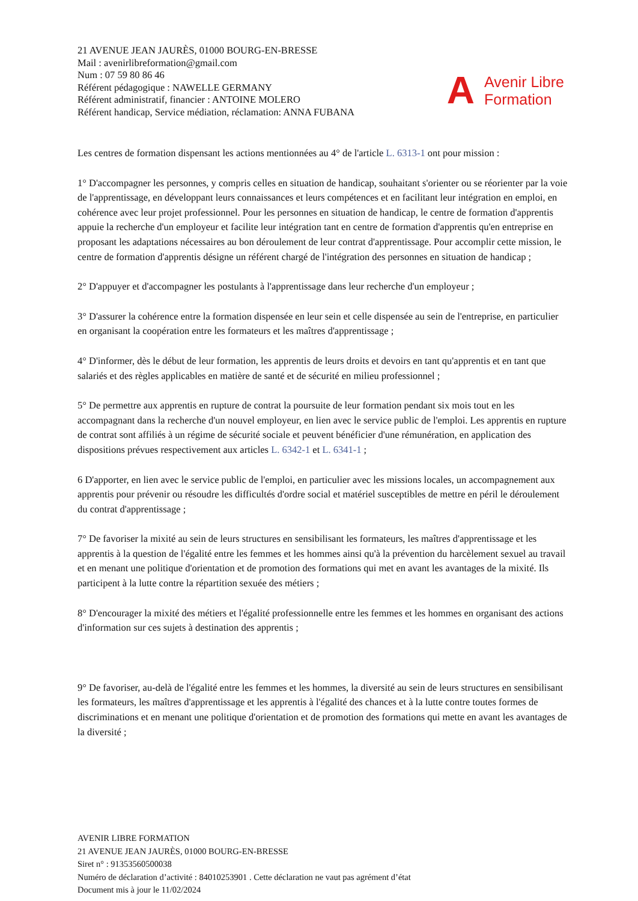21 AVENUE JEAN JAURÈS, 01000 BOURG-EN-BRESSE
Mail : avenirlibreformation@gmail.com
Num : 07 59 80 86 46
Référent pédagogique : NAWELLE GERMANY
Référent administratif, financier : ANTOINE MOLERO
Référent handicap, Service médiation, réclamation: ANNA FUBANA
A Avenir Libre
Formation
Les centres de formation dispensant les actions mentionnées au 4° de l'article L. 6313-1 ont pour mission :
1° D'accompagner les personnes, y compris celles en situation de handicap, souhaitant s'orienter ou se réorienter par la voie de l'apprentissage, en développant leurs connaissances et leurs compétences et en facilitant leur intégration en emploi, en cohérence avec leur projet professionnel. Pour les personnes en situation de handicap, le centre de formation d'apprentis appuie la recherche d'un employeur et facilite leur intégration tant en centre de formation d'apprentis qu'en entreprise en proposant les adaptations nécessaires au bon déroulement de leur contrat d'apprentissage. Pour accomplir cette mission, le centre de formation d'apprentis désigne un référent chargé de l'intégration des personnes en situation de handicap ;
2° D'appuyer et d'accompagner les postulants à l'apprentissage dans leur recherche d'un employeur ;
3° D'assurer la cohérence entre la formation dispensée en leur sein et celle dispensée au sein de l'entreprise, en particulier en organisant la coopération entre les formateurs et les maîtres d'apprentissage ;
4° D'informer, dès le début de leur formation, les apprentis de leurs droits et devoirs en tant qu'apprentis et en tant que salariés et des règles applicables en matière de santé et de sécurité en milieu professionnel ;
5° De permettre aux apprentis en rupture de contrat la poursuite de leur formation pendant six mois tout en les accompagnant dans la recherche d'un nouvel employeur, en lien avec le service public de l'emploi. Les apprentis en rupture de contrat sont affiliés à un régime de sécurité sociale et peuvent bénéficier d'une rémunération, en application des dispositions prévues respectivement aux articles L. 6342-1 et L. 6341-1 ;
6 D'apporter, en lien avec le service public de l'emploi, en particulier avec les missions locales, un accompagnement aux apprentis pour prévenir ou résoudre les difficultés d'ordre social et matériel susceptibles de mettre en péril le déroulement du contrat d'apprentissage ;
7° De favoriser la mixité au sein de leurs structures en sensibilisant les formateurs, les maîtres d'apprentissage et les apprentis à la question de l'égalité entre les femmes et les hommes ainsi qu'à la prévention du harcèlement sexuel au travail et en menant une politique d'orientation et de promotion des formations qui met en avant les avantages de la mixité. Ils participent à la lutte contre la répartition sexuée des métiers ;
8° D'encourager la mixité des métiers et l'égalité professionnelle entre les femmes et les hommes en organisant des actions d'information sur ces sujets à destination des apprentis ;
9° De favoriser, au-delà de l'égalité entre les femmes et les hommes, la diversité au sein de leurs structures en sensibilisant les formateurs, les maîtres d'apprentissage et les apprentis à l'égalité des chances et à la lutte contre toutes formes de discriminations et en menant une politique d'orientation et de promotion des formations qui mette en avant les avantages de la diversité ;
AVENIR LIBRE FORMATION
21 AVENUE JEAN JAURÈS, 01000 BOURG-EN-BRESSE
Siret n° : 91353560500038
Numéro de déclaration d’activité : 84010253901 . Cette déclaration ne vaut pas agrément d’état
Document mis à jour le 11/02/2024